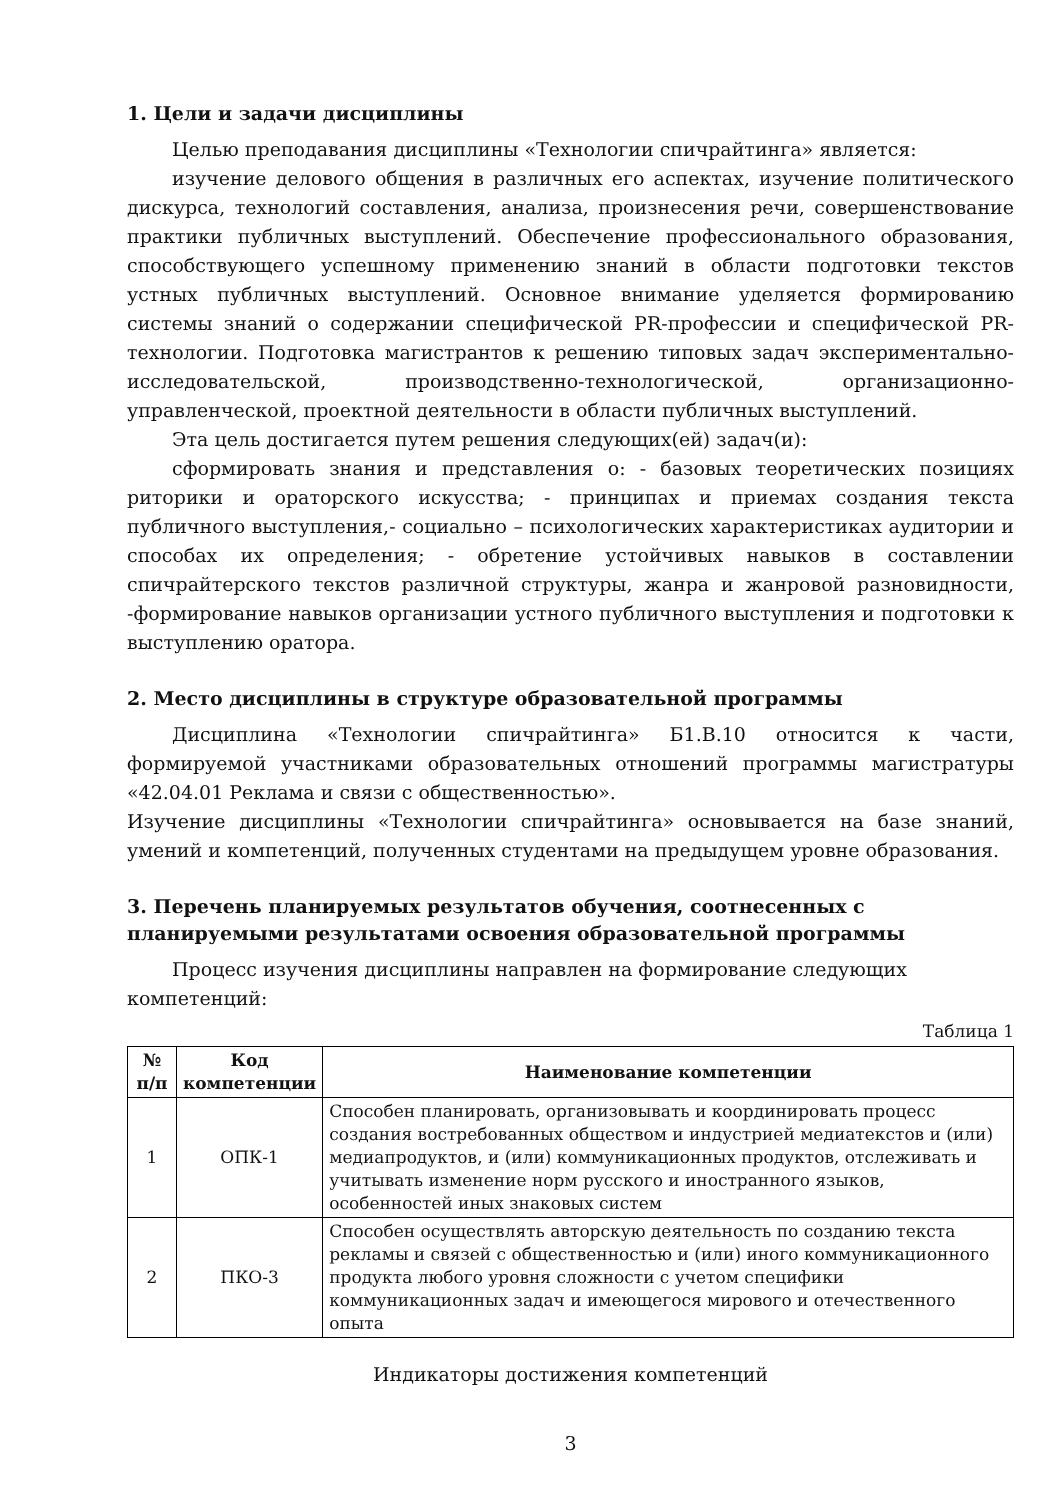1. Цели и задачи дисциплины
Целью преподавания дисциплины «Технологии спичрайтинга» является:
изучение делового общения в различных его аспектах, изучение политического дискурса, технологий составления, анализа, произнесения речи, совершенствование практики публичных выступлений. Обеспечение профессионального образования, способствующего успешному применению знаний в области подготовки текстов устных публичных выступлений. Основное внимание уделяется формированию системы знаний о содержании специфической PR-профессии и специфической PR-технологии. Подготовка магистрантов к решению типовых задач экспериментально-исследовательской, производственно-технологической, организационно-управленческой, проектной деятельности в области публичных выступлений.
Эта цель достигается путем решения следующих(ей) задач(и):
сформировать знания и представления о: - базовых теоретических позициях риторики и ораторского искусства; - принципах и приемах создания текста публичного выступления,- социально – психологических характеристиках аудитории и способах их определения; - обретение устойчивых навыков в составлении спичрайтерского текстов различной структуры, жанра и жанровой разновидности, -формирование навыков организации устного публичного выступления и подготовки к выступлению оратора.
2. Место дисциплины в структуре образовательной программы
Дисциплина «Технологии спичрайтинга» Б1.В.10 относится к части, формируемой участниками образовательных отношений программы магистратуры «42.04.01 Реклама и связи с общественностью».
Изучение дисциплины «Технологии спичрайтинга» основывается на базе знаний, умений и компетенций, полученных студентами на предыдущем уровне образования.
3. Перечень планируемых результатов обучения, соотнесенных с планируемыми результатами освоения образовательной программы
Процесс изучения дисциплины направлен на формирование следующих компетенций:
Таблица 1
| № п/п | Код компетенции | Наименование компетенции |
| --- | --- | --- |
| 1 | ОПК-1 | Способен планировать, организовывать и координировать процесс создания востребованных обществом и индустрией медиатекстов и (или) медиапродуктов, и (или) коммуникационных продуктов, отслеживать и учитывать изменение норм русского и иностранного языков, особенностей иных знаковых систем |
| 2 | ПКО-3 | Способен осуществлять авторскую деятельность по созданию текста рекламы и связей с общественностью и (или) иного коммуникационного продукта любого уровня сложности с учетом специфики коммуникационных задач и имеющегося мирового и отечественного опыта |
Индикаторы достижения компетенций
3